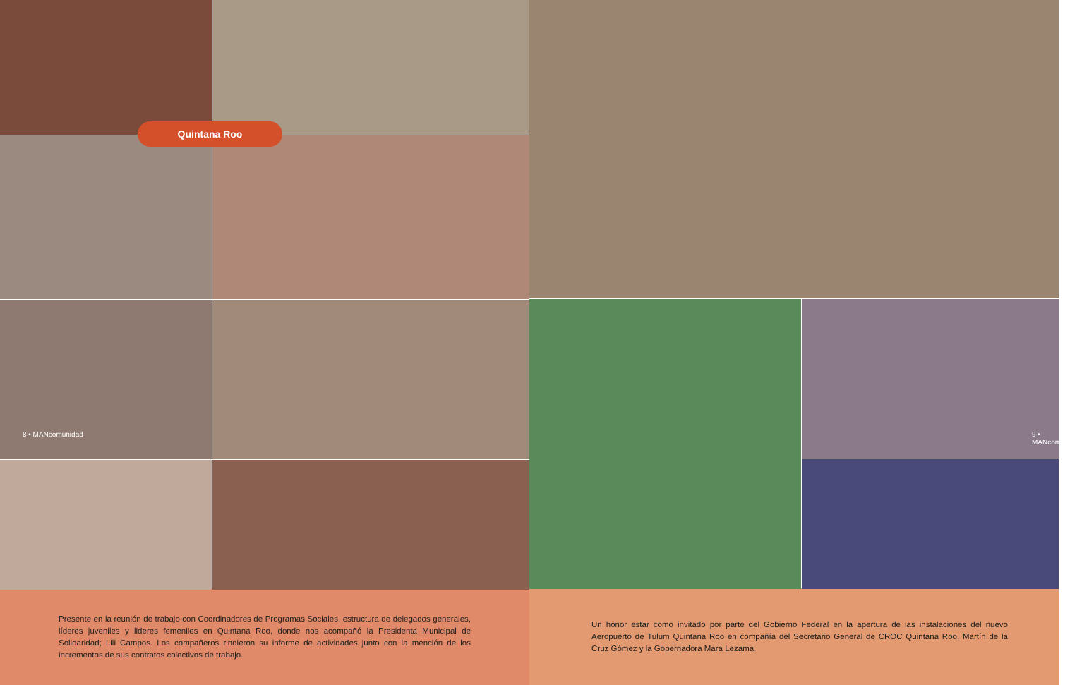Quintana Roo
8 • MANcomunidad
Presente en la reunión de trabajo con Coordinadores de Programas Sociales, estructura de delegados generales, líderes juveniles y lideres femeniles en Quintana Roo, donde nos acompañó la Presidenta Municipal de Solidaridad; Lili Campos. Los compañeros rindieron su informe de actividades junto con la mención de los incrementos de sus contratos colectivos de trabajo.
9 • MANcomunidad
Un honor estar como invitado por parte del Gobierno Federal en la apertura de las instalaciones del nuevo Aeropuerto de Tulum Quintana Roo en compañía del Secretario General de CROC Quintana Roo, Martín de la Cruz Gómez y la Gobernadora Mara Lezama.